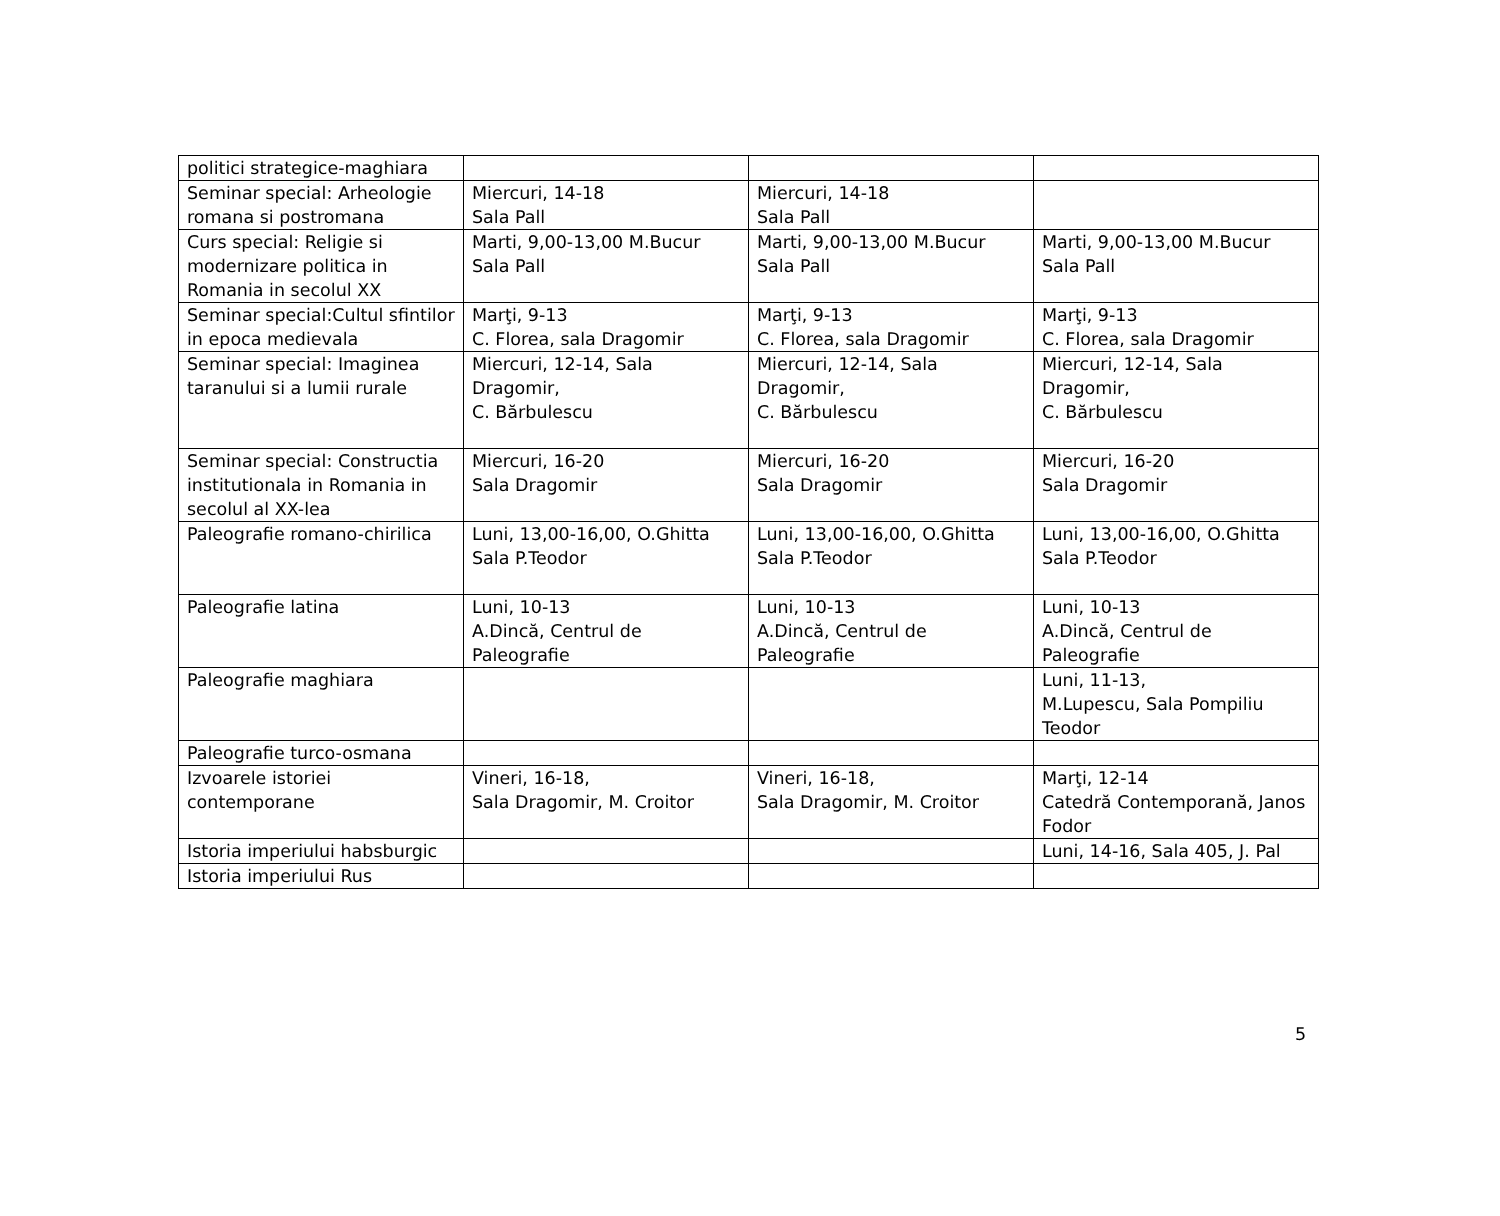| politici strategice-maghiara | | | |
| Seminar special: Arheologie romana si postromana | Miercuri, 14-18 Sala Pall | Miercuri, 14-18 Sala Pall | |
| Curs special: Religie si modernizare politica in Romania in secolul XX | Marti, 9,00-13,00 M.Bucur Sala Pall | Marti, 9,00-13,00 M.Bucur Sala Pall | Marti, 9,00-13,00 M.Bucur Sala Pall |
| Seminar special:Cultul sfintilor in epoca medievala | Marţi, 9-13 C. Florea, sala Dragomir | Marţi, 9-13 C. Florea, sala Dragomir | Marţi, 9-13 C. Florea, sala Dragomir |
| Seminar special: Imaginea taranului si a lumii rurale | Miercuri, 12-14, Sala Dragomir, C. Bărbulescu | Miercuri, 12-14, Sala Dragomir, C. Bărbulescu | Miercuri, 12-14, Sala Dragomir, C. Bărbulescu |
| Seminar special: Constructia institutionala in Romania in secolul al XX-lea | Miercuri, 16-20 Sala Dragomir | Miercuri, 16-20 Sala Dragomir | Miercuri, 16-20 Sala Dragomir |
| Paleografie romano-chirilica | Luni, 13,00-16,00, O.Ghitta Sala P.Teodor | Luni, 13,00-16,00, O.Ghitta Sala P.Teodor | Luni, 13,00-16,00, O.Ghitta Sala P.Teodor |
| Paleografie latina | Luni, 10-13 A.Dincă, Centrul de Paleografie | Luni, 10-13 A.Dincă, Centrul de Paleografie | Luni, 10-13 A.Dincă, Centrul de Paleografie |
| Paleografie maghiara | | | Luni, 11-13, M.Lupescu, Sala Pompiliu Teodor |
| Paleografie turco-osmana | | | |
| Izvoarele istoriei contemporane | Vineri, 16-18, Sala Dragomir, M. Croitor | Vineri, 16-18, Sala Dragomir, M. Croitor | Marţi, 12-14 Catedră Contemporană, Janos Fodor |
| Istoria imperiului habsburgic | | | Luni, 14-16, Sala 405, J. Pal |
| Istoria imperiului Rus | | | |
5